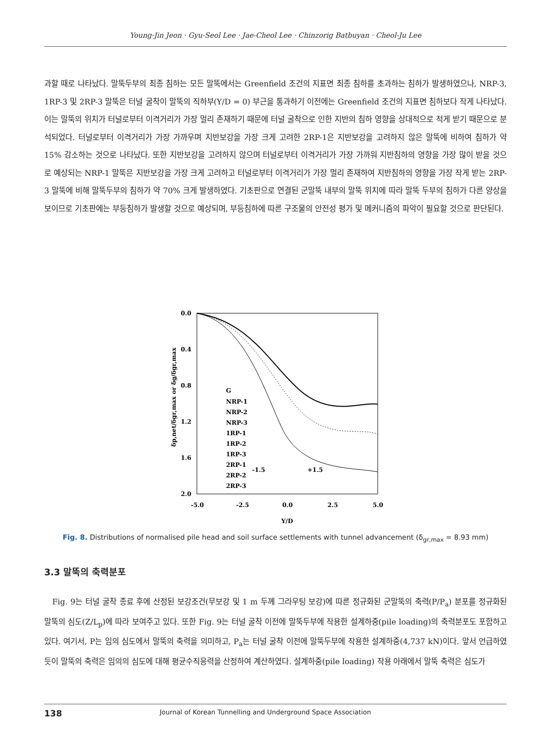Young-Jin Jeon · Gyu-Seol Lee · Jae-Cheol Lee · Chinzorig Batbuyan · Cheol-Ju Lee
과할 때로 나타났다. 말뚝두부의 최종 침하는 모든 말뚝에서는 Greenfield 조건의 지표면 최종 침하를 초과하는 침하가 발생하였으나, NRP-3, 1RP-3 및 2RP-3 말뚝은 터널 굴착이 말뚝의 직하부(Y/D = 0) 부근을 통과하기 이전에는 Greenfield 조건의 지표면 침하보다 작게 나타났다. 이는 말뚝의 위치가 터널로부터 이격거리가 가장 멀리 존재하기 때문에 터널 굴착으로 인한 지반의 침하 영향을 상대적으로 적게 받기 때문으로 분석되었다. 터널로부터 이격거리가 가장 가까우며 지반보강을 가장 크게 고려한 2RP-1은 지반보강을 고려하지 않은 말뚝에 비하여 침하가 약 15% 감소하는 것으로 나타났다. 또한 지반보강을 고려하지 않으며 터널로부터 이격거리가 가장 가까워 지반침하의 영향을 가장 많이 받을 것으로 예상되는 NRP-1 말뚝은 지반보강을 가장 크게 고려하고 터널로부터 이격거리가 가장 멀리 존재하여 지반침하의 영향을 가장 작게 받는 2RP-3 말뚝에 비해 말뚝두부의 침하가 약 70% 크게 발생하였다. 기초판으로 연결된 군말뚝 내부의 말뚝 위치에 따라 말뚝 두부의 침하가 다른 양상을 보이므로 기초판에는 부등침하가 발생할 것으로 예상되며, 부등침하에 따른 구조물의 안전성 평가 및 메커니즘의 파악이 필요할 것으로 판단된다.
0.0
0.4
0.8
1.2
1.6
2.0
-5.0
-2.5
0.0
2.5
5.0
Y/D
δp,net/δgr,max or δg/δgr,max
G
NRP-1
NRP-2
NRP-3
1RP-1
1RP-2
1RP-3
2RP-1
2RP-2
2RP-3
-1.5
+1.5
Fig. 8. Distributions of normalised pile head and soil surface settlements with tunnel advancement (δ<sub>gr,max</sub> = 8.93 mm)
3.3 말뚝의 축력분포
Fig. 9는 터널 굴착 종료 후에 산정된 보강조건(무보강 및 1 m 두께 그라우팅 보강)에 따른 정규화된 군말뚝의 축력(P/P<sub>a</sub>) 분포를 정규화된 말뚝의 심도(Z/L<sub>p</sub>)에 따라 보여주고 있다. 또한 Fig. 9는 터널 굴착 이전에 말뚝두부에 작용한 설계하중(pile loading)의 축력분포도 포함하고 있다. 여기서, P는 임의 심도에서 말뚝의 축력을 의미하고, P<sub>a</sub>는 터널 굴착 이전에 말뚝두부에 작용한 설계하중(4,737 kN)이다. 앞서 언급하였듯이 말뚝의 축력은 임의의 심도에 대해 평균수직응력을 산정하여 계산하였다. 설계하중(pile loading) 작용 아래에서 말뚝 축력은 심도가
138 Journal of Korean Tunnelling and Underground Space Association